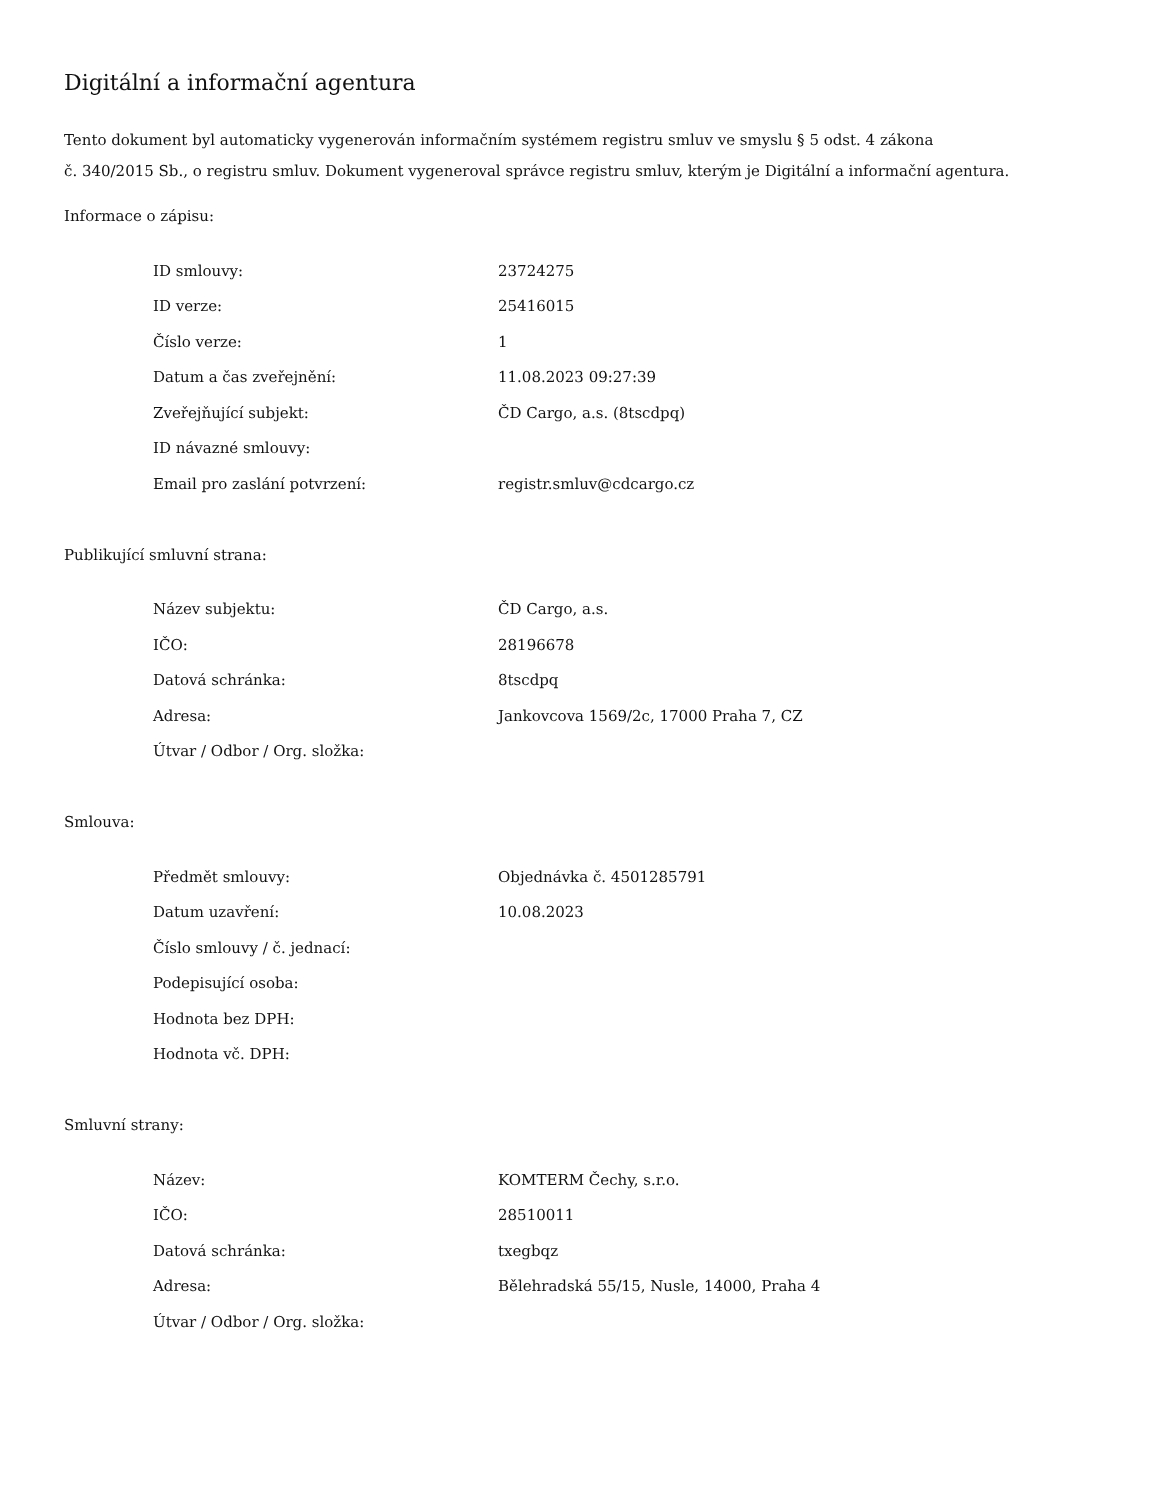Digitální a informační agentura
Tento dokument byl automaticky vygenerován informačním systémem registru smluv ve smyslu § 5 odst. 4 zákona
č. 340/2015 Sb., o registru smluv. Dokument vygeneroval správce registru smluv, kterým je Digitální a informační agentura.
Informace o zápisu:
| ID smlouvy: | 23724275 |
| ID verze: | 25416015 |
| Číslo verze: | 1 |
| Datum a čas zveřejnění: | 11.08.2023 09:27:39 |
| Zveřejňující subjekt: | ČD Cargo, a.s. (8tscdpq) |
| ID návazné smlouvy: | |
| Email pro zaslání potvrzení: | registr.smluv@cdcargo.cz |
Publikující smluvní strana:
| Název subjektu: | ČD Cargo, a.s. |
| IČO: | 28196678 |
| Datová schránka: | 8tscdpq |
| Adresa: | Jankovcova 1569/2c, 17000 Praha 7, CZ |
| Útvar / Odbor / Org. složka: | |
Smlouva:
| Předmět smlouvy: | Objednávka č. 4501285791 |
| Datum uzavření: | 10.08.2023 |
| Číslo smlouvy / č. jednací: | |
| Podepisující osoba: | |
| Hodnota bez DPH: | |
| Hodnota vč. DPH: | |
Smluvní strany:
| Název: | KOMTERM Čechy, s.r.o. |
| IČO: | 28510011 |
| Datová schránka: | txegbqz |
| Adresa: | Bělehradská 55/15, Nusle, 14000, Praha 4 |
| Útvar / Odbor / Org. složka: | |